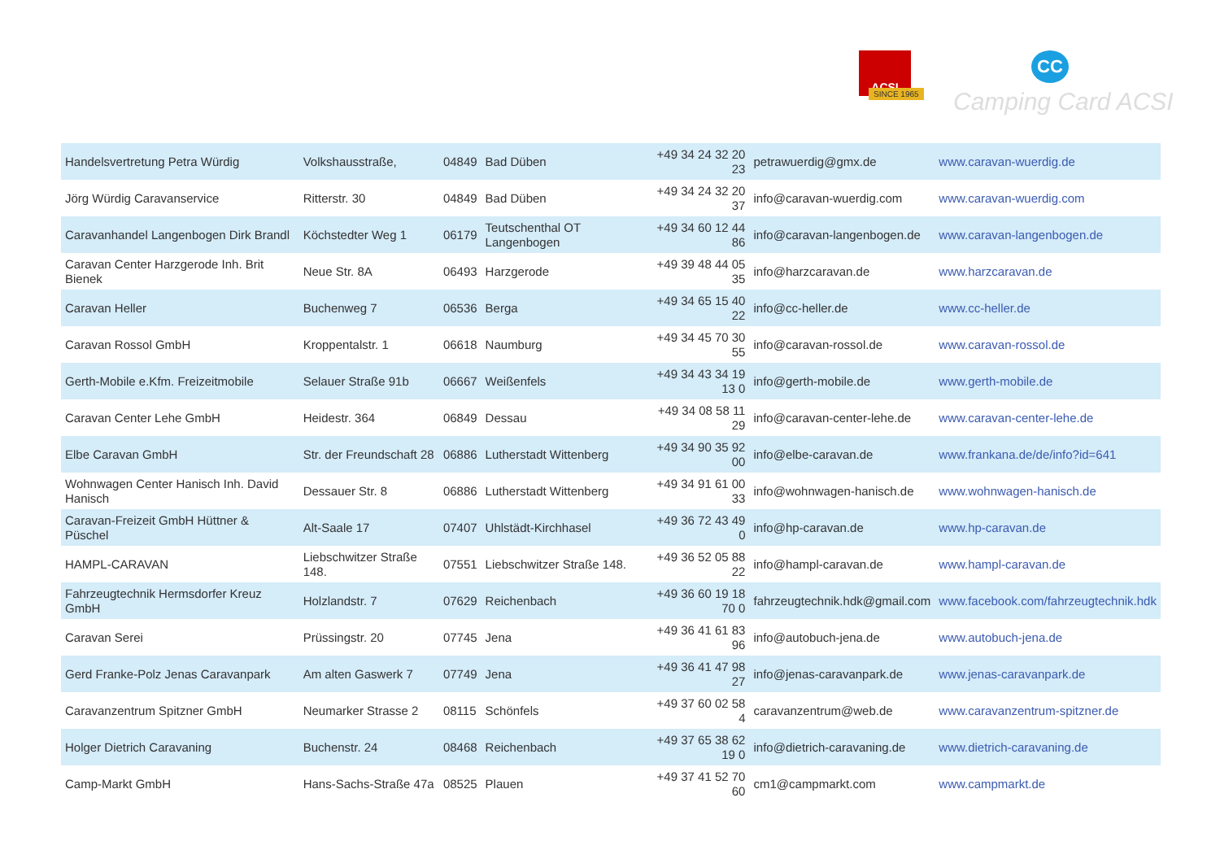ACSI
SINCE 1965
CC
Camping Card ACSI
| Handelsvertretung Petra Würdig | Volkshausstraße, | 04849 | Bad Düben | +49 34 24 32 20 23 | petrawuerdig@gmx.de | www.caravan-wuerdig.de |
| Jörg Würdig Caravanservice | Ritterstr. 30 | 04849 | Bad Düben | +49 34 24 32 20 37 | info@caravan-wuerdig.com | www.caravan-wuerdig.com |
| Caravanhandel Langenbogen Dirk Brandl | Köchstedter Weg 1 | 06179 | Teutschenthal OT Langenbogen | +49 34 60 12 44 86 | info@caravan-langenbogen.de | www.caravan-langenbogen.de |
| Caravan Center Harzgerode Inh. Brit Bienek | Neue Str. 8A | 06493 | Harzgerode | +49 39 48 44 05 35 | info@harzcaravan.de | www.harzcaravan.de |
| Caravan Heller | Buchenweg 7 | 06536 | Berga | +49 34 65 15 40 22 | info@cc-heller.de | www.cc-heller.de |
| Caravan Rossol GmbH | Kroppentalstr. 1 | 06618 | Naumburg | +49 34 45 70 30 55 | info@caravan-rossol.de | www.caravan-rossol.de |
| Gerth-Mobile e.Kfm. Freizeitmobile | Selauer Straße 91b | 06667 | Weißenfels | +49 34 43 34 19 13 0 | info@gerth-mobile.de | www.gerth-mobile.de |
| Caravan Center Lehe GmbH | Heidestr. 364 | 06849 | Dessau | +49 34 08 58 11 29 | info@caravan-center-lehe.de | www.caravan-center-lehe.de |
| Elbe Caravan GmbH | Str. der Freundschaft 28 | 06886 | Lutherstadt Wittenberg | +49 34 90 35 92 00 | info@elbe-caravan.de | www.frankana.de/de/info?id=641 |
| Wohnwagen Center Hanisch Inh. David Hanisch | Dessauer Str. 8 | 06886 | Lutherstadt Wittenberg | +49 34 91 61 00 33 | info@wohnwagen-hanisch.de | www.wohnwagen-hanisch.de |
| Caravan-Freizeit GmbH Hüttner & Püschel | Alt-Saale 17 | 07407 | Uhlstädt-Kirchhasel | +49 36 72 43 49 0 | info@hp-caravan.de | www.hp-caravan.de |
| HAMPL-CARAVAN | Liebschwitzer Straße 148. | 07551 | Liebschwitzer Straße 148. | +49 36 52 05 88 22 | info@hampl-caravan.de | www.hampl-caravan.de |
| Fahrzeugtechnik Hermsdorfer Kreuz GmbH | Holzlandstr. 7 | 07629 | Reichenbach | +49 36 60 19 18 70 0 | fahrzeugtechnik.hdk@gmail.com | www.facebook.com/fahrzeugtechnik.hdk |
| Caravan Serei | Prüssingstr. 20 | 07745 | Jena | +49 36 41 61 83 96 | info@autobuch-jena.de | www.autobuch-jena.de |
| Gerd Franke-Polz Jenas Caravanpark | Am alten Gaswerk 7 | 07749 | Jena | +49 36 41 47 98 27 | info@jenas-caravanpark.de | www.jenas-caravanpark.de |
| Caravanzentrum Spitzner GmbH | Neumarker Strasse 2 | 08115 | Schönfels | +49 37 60 02 58 4 | caravanzentrum@web.de | www.caravanzentrum-spitzner.de |
| Holger Dietrich Caravaning | Buchenstr. 24 | 08468 | Reichenbach | +49 37 65 38 62 19 0 | info@dietrich-caravaning.de | www.dietrich-caravaning.de |
| Camp-Markt GmbH | Hans-Sachs-Straße 47a | 08525 | Plauen | +49 37 41 52 70 60 | cm1@campmarkt.com | www.campmarkt.de |